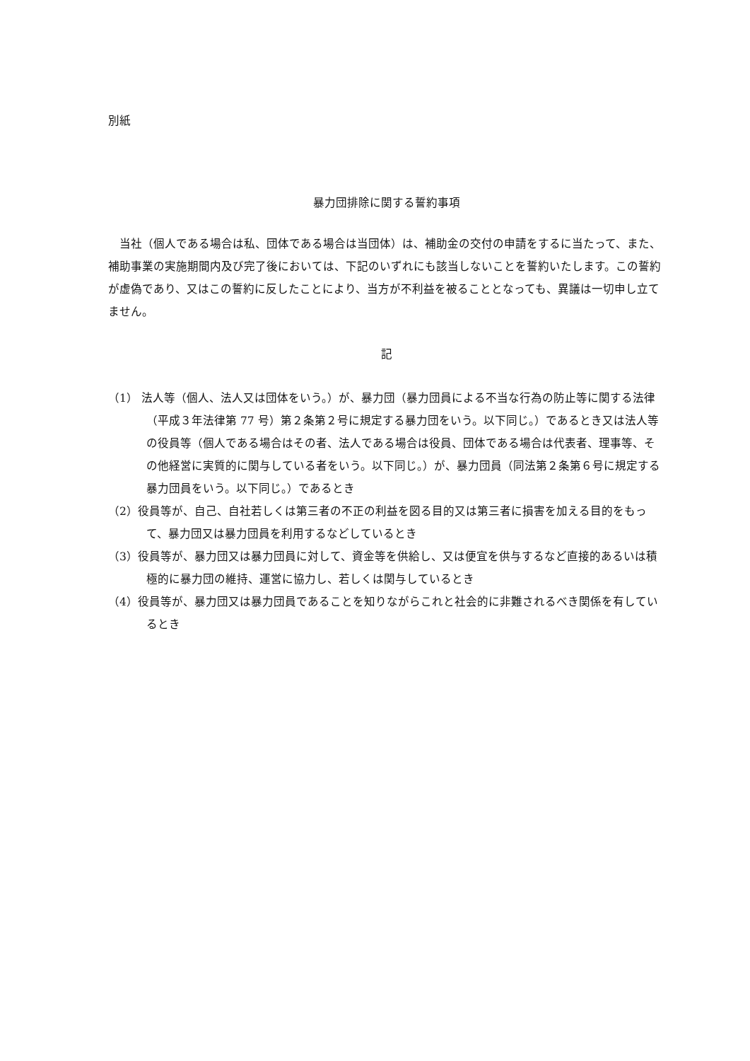別紙
暴力団排除に関する誓約事項
当社（個人である場合は私、団体である場合は当団体）は、補助金の交付の申請をするに当たって、また、補助事業の実施期間内及び完了後においては、下記のいずれにも該当しないことを誓約いたします。この誓約が虚偽であり、又はこの誓約に反したことにより、当方が不利益を被ることとなっても、異議は一切申し立てません。
記
（1） 法人等（個人、法人又は団体をいう。）が、暴力団（暴力団員による不当な行為の防止等に関する法律（平成３年法律第 77 号）第２条第２号に規定する暴力団をいう。以下同じ。）であるとき又は法人等の役員等（個人である場合はその者、法人である場合は役員、団体である場合は代表者、理事等、その他経営に実質的に関与している者をいう。以下同じ。）が、暴力団員（同法第２条第６号に規定する暴力団員をいう。以下同じ。）であるとき
（2）役員等が、自己、自社若しくは第三者の不正の利益を図る目的又は第三者に損害を加える目的をもって、暴力団又は暴力団員を利用するなどしているとき
（3）役員等が、暴力団又は暴力団員に対して、資金等を供給し、又は便宜を供与するなど直接的あるいは積極的に暴力団の維持、運営に協力し、若しくは関与しているとき
（4）役員等が、暴力団又は暴力団員であることを知りながらこれと社会的に非難されるべき関係を有しているとき